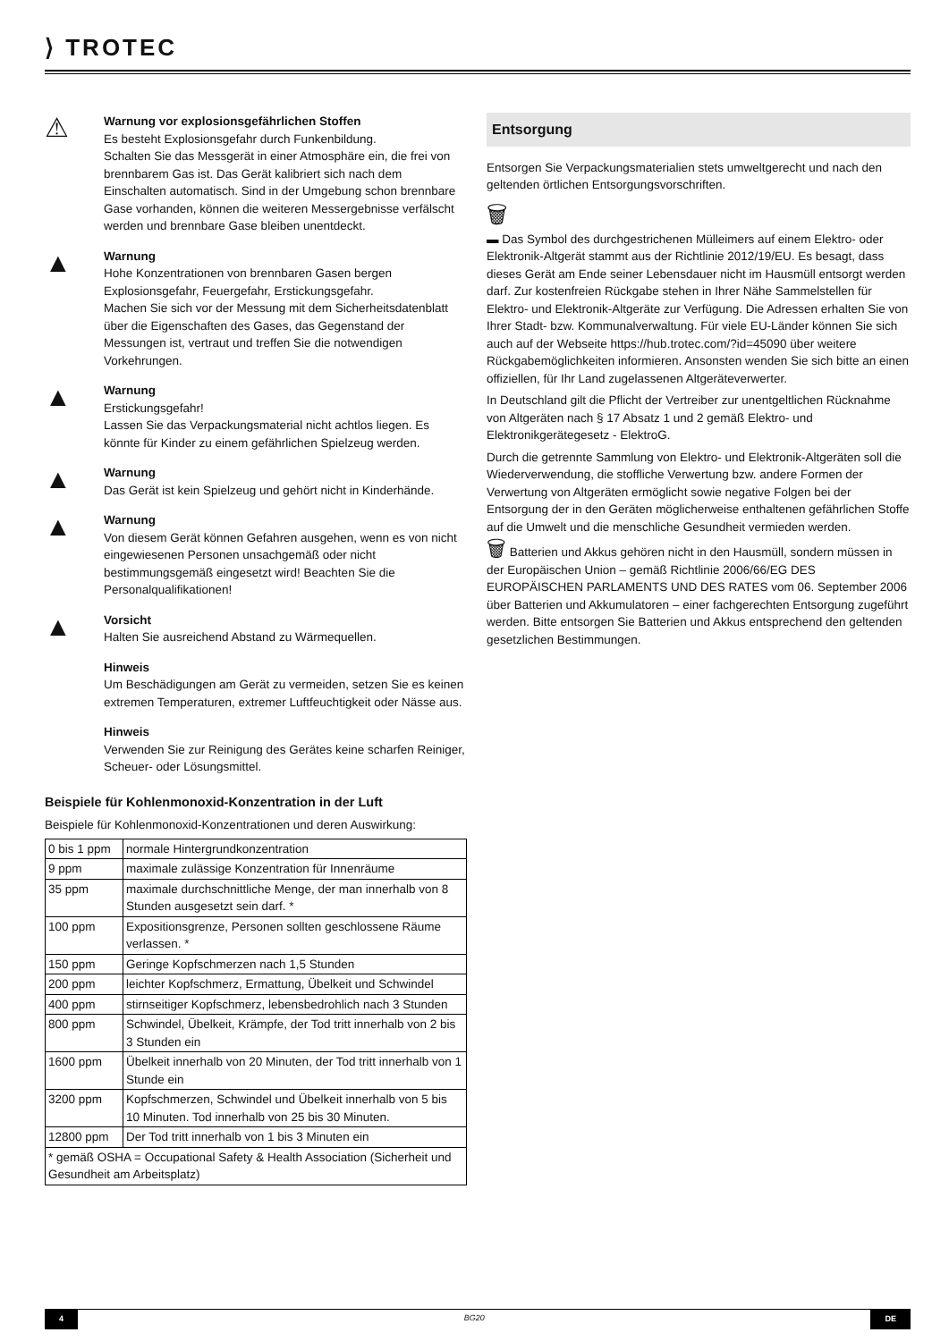⟩ TROTEC
⚠
Warnung vor explosionsgefährlichen Stoffen
Es besteht Explosionsgefahr durch Funkenbildung.
Schalten Sie das Messgerät in einer Atmosphäre ein, die frei von brennbarem Gas ist. Das Gerät kalibriert sich nach dem Einschalten automatisch. Sind in der Umgebung schon brennbare Gase vorhanden, können die weiteren Messergebnisse verfälscht werden und brennbare Gase bleiben unentdeckt.
▲
Warnung
Hohe Konzentrationen von brennbaren Gasen bergen Explosionsgefahr, Feuergefahr, Erstickungsgefahr.
Machen Sie sich vor der Messung mit dem Sicherheitsdatenblatt über die Eigenschaften des Gases, das Gegenstand der Messungen ist, vertraut und treffen Sie die notwendigen Vorkehrungen.
▲
Warnung
Erstickungsgefahr!
Lassen Sie das Verpackungsmaterial nicht achtlos liegen. Es könnte für Kinder zu einem gefährlichen Spielzeug werden.
▲
Warnung
Das Gerät ist kein Spielzeug und gehört nicht in Kinderhände.
▲
Warnung
Von diesem Gerät können Gefahren ausgehen, wenn es von nicht eingewiesenen Personen unsachgemäß oder nicht bestimmungsgemäß eingesetzt wird! Beachten Sie die Personalqualifikationen!
▲
Vorsicht
Halten Sie ausreichend Abstand zu Wärmequellen.
Hinweis
Um Beschädigungen am Gerät zu vermeiden, setzen Sie es keinen extremen Temperaturen, extremer Luftfeuchtigkeit oder Nässe aus.
Hinweis
Verwenden Sie zur Reinigung des Gerätes keine scharfen Reiniger, Scheuer- oder Lösungsmittel.
Beispiele für Kohlenmonoxid-Konzentration in der Luft
Beispiele für Kohlenmonoxid-Konzentrationen und deren Auswirkung:
| 0 bis 1 ppm | normale Hintergrundkonzentration |
| 9 ppm | maximale zulässige Konzentration für Innenräume |
| 35 ppm | maximale durchschnittliche Menge, der man innerhalb von 8 Stunden ausgesetzt sein darf. * |
| 100 ppm | Expositionsgrenze, Personen sollten geschlossene Räume verlassen. * |
| 150 ppm | Geringe Kopfschmerzen nach 1,5 Stunden |
| 200 ppm | leichter Kopfschmerz, Ermattung, Übelkeit und Schwindel |
| 400 ppm | stirnseitiger Kopfschmerz, lebensbedrohlich nach 3 Stunden |
| 800 ppm | Schwindel, Übelkeit, Krämpfe, der Tod tritt innerhalb von 2 bis 3 Stunden ein |
| 1600 ppm | Übelkeit innerhalb von 20 Minuten, der Tod tritt innerhalb von 1 Stunde ein |
| 3200 ppm | Kopfschmerzen, Schwindel und Übelkeit innerhalb von 5 bis 10 Minuten. Tod innerhalb von 25 bis 30 Minuten. |
| 12800 ppm | Der Tod tritt innerhalb von 1 bis 3 Minuten ein |
| * gemäß OSHA = Occupational Safety & Health Association (Sicherheit und Gesundheit am Arbeitsplatz) | |
Entsorgung
Entsorgen Sie Verpackungsmaterialien stets umweltgerecht und nach den geltenden örtlichen Entsorgungsvorschriften.
🗑
▬ Das Symbol des durchgestrichenen Mülleimers auf einem Elektro- oder Elektronik-Altgerät stammt aus der Richtlinie 2012/19/EU. Es besagt, dass dieses Gerät am Ende seiner Lebensdauer nicht im Hausmüll entsorgt werden darf. Zur kostenfreien Rückgabe stehen in Ihrer Nähe Sammelstellen für Elektro- und Elektronik-Altgeräte zur Verfügung. Die Adressen erhalten Sie von Ihrer Stadt- bzw. Kommunalverwaltung. Für viele EU-Länder können Sie sich auch auf der Webseite https://hub.trotec.com/?id=45090 über weitere Rückgabemöglichkeiten informieren. Ansonsten wenden Sie sich bitte an einen offiziellen, für Ihr Land zugelassenen Altgeräteverwerter.
In Deutschland gilt die Pflicht der Vertreiber zur unentgeltlichen Rücknahme von Altgeräten nach § 17 Absatz 1 und 2 gemäß Elektro- und Elektronikgerätegesetz - ElektroG.
Durch die getrennte Sammlung von Elektro- und Elektronik-Altgeräten soll die Wiederverwendung, die stoffliche Verwertung bzw. andere Formen der Verwertung von Altgeräten ermöglicht sowie negative Folgen bei der Entsorgung der in den Geräten möglicherweise enthaltenen gefährlichen Stoffe auf die Umwelt und die menschliche Gesundheit vermieden werden.
🗑 Batterien und Akkus gehören nicht in den Hausmüll, sondern müssen in der Europäischen Union – gemäß Richtlinie 2006/66/EG DES EUROPÄISCHEN PARLAMENTS UND DES RATES vom 06. September 2006 über Batterien und Akkumulatoren – einer fachgerechten Entsorgung zugeführt werden. Bitte entsorgen Sie Batterien und Akkus entsprechend den geltenden gesetzlichen Bestimmungen.
4 BG20 DE